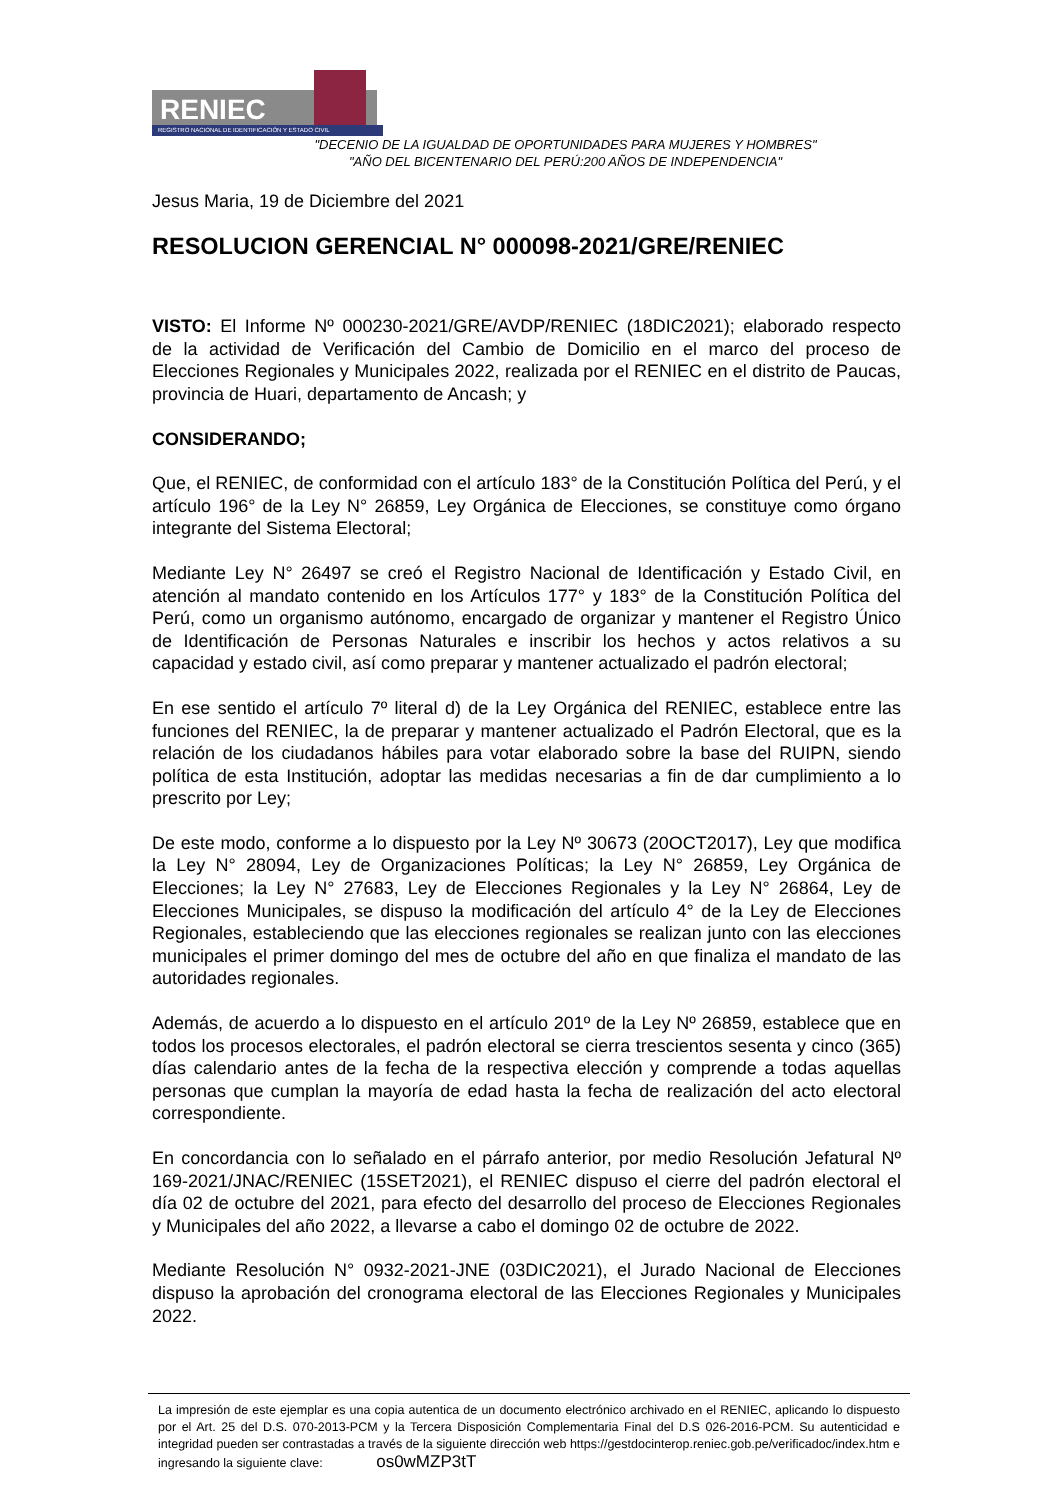RENIEC
REGISTRO NACIONAL DE IDENTIFICACIÓN Y ESTADO CIVIL
"DECENIO DE LA IGUALDAD DE OPORTUNIDADES PARA MUJERES Y HOMBRES"
"AÑO DEL BICENTENARIO DEL PERÚ:200 AÑOS DE INDEPENDENCIA"
Jesus Maria, 19 de Diciembre del 2021
RESOLUCION GERENCIAL N° 000098-2021/GRE/RENIEC
VISTO: El Informe Nº 000230-2021/GRE/AVDP/RENIEC (18DIC2021); elaborado respecto de la actividad de Verificación del Cambio de Domicilio en el marco del proceso de Elecciones Regionales y Municipales 2022, realizada por el RENIEC en el distrito de Paucas, provincia de Huari, departamento de Ancash; y
CONSIDERANDO;
Que, el RENIEC, de conformidad con el artículo 183° de la Constitución Política del Perú, y el artículo 196° de la Ley N° 26859, Ley Orgánica de Elecciones, se constituye como órgano integrante del Sistema Electoral;
Mediante Ley N° 26497 se creó el Registro Nacional de Identificación y Estado Civil, en atención al mandato contenido en los Artículos 177° y 183° de la Constitución Política del Perú, como un organismo autónomo, encargado de organizar y mantener el Registro Único de Identificación de Personas Naturales e inscribir los hechos y actos relativos a su capacidad y estado civil, así como preparar y mantener actualizado el padrón electoral;
En ese sentido el artículo 7º literal d) de la Ley Orgánica del RENIEC, establece entre las funciones del RENIEC, la de preparar y mantener actualizado el Padrón Electoral, que es la relación de los ciudadanos hábiles para votar elaborado sobre la base del RUIPN, siendo política de esta Institución, adoptar las medidas necesarias a fin de dar cumplimiento a lo prescrito por Ley;
De este modo, conforme a lo dispuesto por la Ley Nº 30673 (20OCT2017), Ley que modifica la Ley N° 28094, Ley de Organizaciones Políticas; la Ley N° 26859, Ley Orgánica de Elecciones; la Ley N° 27683, Ley de Elecciones Regionales y la Ley N° 26864, Ley de Elecciones Municipales, se dispuso la modificación del artículo 4° de la Ley de Elecciones Regionales, estableciendo que las elecciones regionales se realizan junto con las elecciones municipales el primer domingo del mes de octubre del año en que finaliza el mandato de las autoridades regionales.
Además, de acuerdo a lo dispuesto en el artículo 201º de la Ley Nº 26859, establece que en todos los procesos electorales, el padrón electoral se cierra trescientos sesenta y cinco (365) días calendario antes de la fecha de la respectiva elección y comprende a todas aquellas personas que cumplan la mayoría de edad hasta la fecha de realización del acto electoral correspondiente.
En concordancia con lo señalado en el párrafo anterior, por medio Resolución Jefatural Nº 169-2021/JNAC/RENIEC (15SET2021), el RENIEC dispuso el cierre del padrón electoral el día 02 de octubre del 2021, para efecto del desarrollo del proceso de Elecciones Regionales y Municipales del año 2022, a llevarse a cabo el domingo 02 de octubre de 2022.
Mediante Resolución N° 0932-2021-JNE (03DIC2021), el Jurado Nacional de Elecciones dispuso la aprobación del cronograma electoral de las Elecciones Regionales y Municipales 2022.
La impresión de este ejemplar es una copia autentica de un documento electrónico archivado en el RENIEC, aplicando lo dispuesto por el Art. 25 del D.S. 070-2013-PCM y la Tercera Disposición Complementaria Final del D.S 026-2016-PCM. Su autenticidad e integridad pueden ser contrastadas a través de la siguiente dirección web https://gestdocinterop.reniec.gob.pe/verificadoc/index.htm e ingresando la siguiente clave: os0wMZP3tT